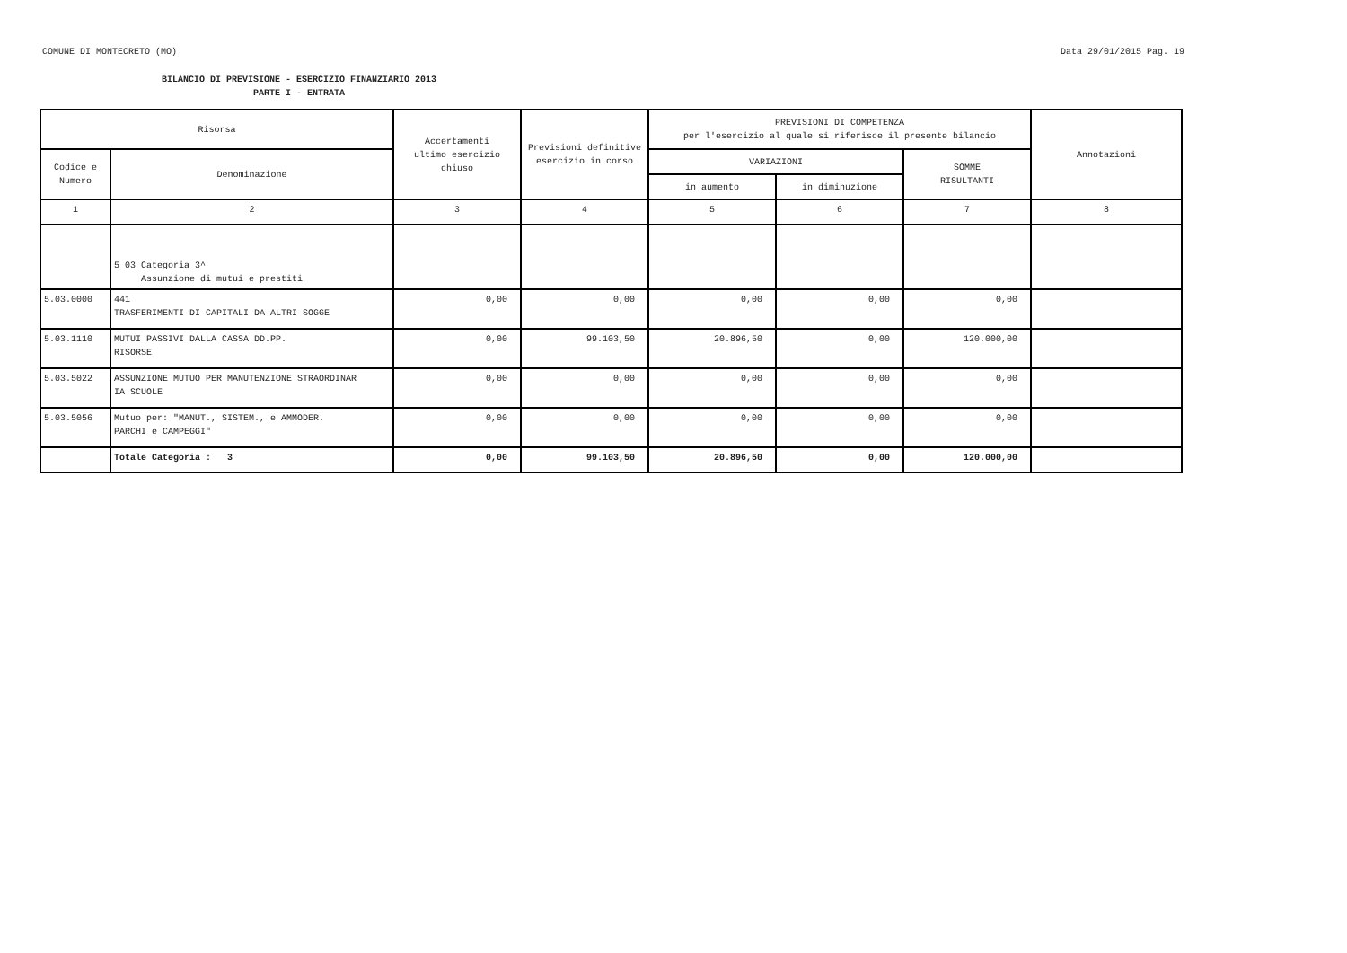COMUNE DI MONTECRETO (MO) Data 29/01/2015 Pag. 19
BILANCIO DI PREVISIONE - ESERCIZIO FINANZIARIO 2013
PARTE I - ENTRATA
| Risorsa | | Accertamenti ultimo esercizio chiuso | Previsioni definitive esercizio in corso | PREVISIONI DI COMPETENZA per l'esercizio al quale si riferisce il presente bilancio | | | Annotazioni |
| --- | --- | --- | --- | --- | --- | --- | --- |
| Codice e Numero | Denominazione | | | VARIAZIONI | | SOMME RISULTANTI | |
| | | | | in aumento | in diminuzione | | |
| 1 | 2 | 3 | 4 | 5 | 6 | 7 | 8 |
| | 5 03 Categoria 3^ Assunzione di mutui e prestiti | | | | | | |
| 5.03.0000 | 441 TRASFERIMENTI DI CAPITALI DA ALTRI SOGGE | 0,00 | 0,00 | 0,00 | 0,00 | 0,00 | |
| 5.03.1110 | MUTUI PASSIVI DALLA CASSA DD.PP. RISORSE | 0,00 | 99.103,50 | 20.896,50 | 0,00 | 120.000,00 | |
| 5.03.5022 | ASSUNZIONE MUTUO PER MANUTENZIONE STRAORDINAR IA SCUOLE | 0,00 | 0,00 | 0,00 | 0,00 | 0,00 | |
| 5.03.5056 | Mutuo per: "MANUT., SISTEM., e AMMODER. PARCHI e CAMPEGGI" | 0,00 | 0,00 | 0,00 | 0,00 | 0,00 | |
| | Totale Categoria : 3 | 0,00 | 99.103,50 | 20.896,50 | 0,00 | 120.000,00 | |